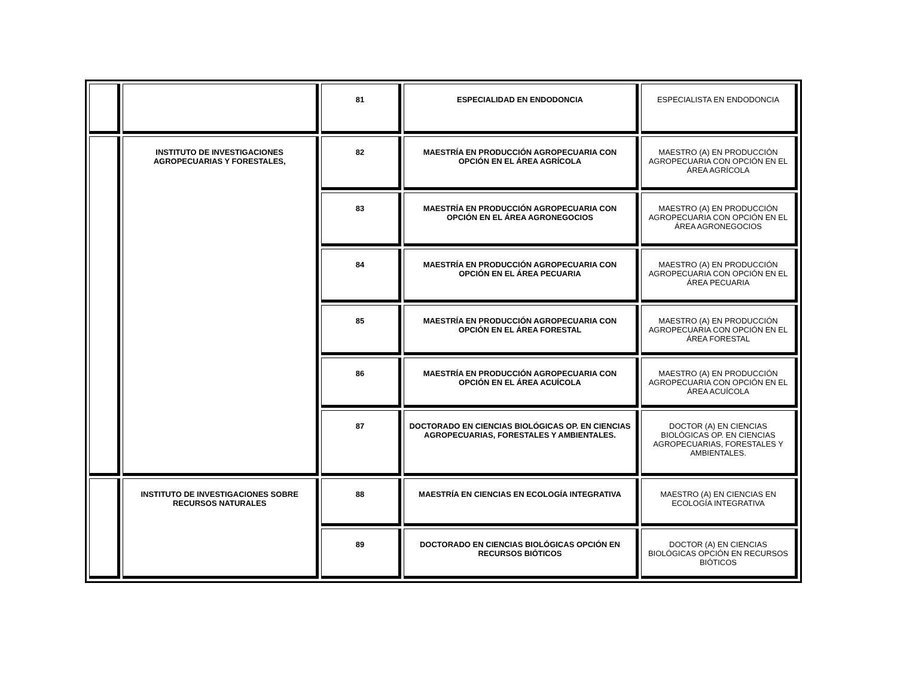| | | 81 | ESPECIALIDAD EN ENDODONCIA | ESPECIALISTA EN ENDODONCIA |
| | INSTITUTO DE INVESTIGACIONES AGROPECUARIAS Y FORESTALES, | 82 | MAESTRÍA EN PRODUCCIÓN AGROPECUARIA CON OPCIÓN EN EL ÁREA AGRÍCOLA | MAESTRO (A) EN PRODUCCIÓN AGROPECUARIA CON OPCIÓN EN EL ÁREA AGRÍCOLA |
| | | 83 | MAESTRÍA EN PRODUCCIÓN AGROPECUARIA CON OPCIÓN EN EL ÁREA AGRONEGOCIOS | MAESTRO (A) EN PRODUCCIÓN AGROPECUARIA CON OPCIÓN EN EL ÁREA AGRONEGOCIOS |
| | | 84 | MAESTRÍA EN PRODUCCIÓN AGROPECUARIA CON OPCIÓN EN EL ÁREA PECUARIA | MAESTRO (A) EN PRODUCCIÓN AGROPECUARIA CON OPCIÓN EN EL ÁREA PECUARIA |
| | | 85 | MAESTRÍA EN PRODUCCIÓN AGROPECUARIA CON OPCIÓN EN EL ÁREA FORESTAL | MAESTRO (A) EN PRODUCCIÓN AGROPECUARIA CON OPCIÓN EN EL ÁREA FORESTAL |
| | | 86 | MAESTRÍA EN PRODUCCIÓN AGROPECUARIA CON OPCIÓN EN EL ÁREA ACUÍCOLA | MAESTRO (A) EN PRODUCCIÓN AGROPECUARIA CON OPCIÓN EN EL ÁREA ACUÍCOLA |
| | | 87 | DOCTORADO EN CIENCIAS BIOLÓGICAS OP. EN CIENCIAS AGROPECUARIAS, FORESTALES Y AMBIENTALES. | DOCTOR (A) EN CIENCIAS BIOLÓGICAS OP. EN CIENCIAS AGROPECUARIAS, FORESTALES Y AMBIENTALES. |
| | INSTITUTO DE INVESTIGACIONES SOBRE RECURSOS NATURALES | 88 | MAESTRÍA EN CIENCIAS EN ECOLOGÍA INTEGRATIVA | MAESTRO (A) EN CIENCIAS EN ECOLOGÍA INTEGRATIVA |
| | | 89 | DOCTORADO EN CIENCIAS BIOLÓGICAS OPCIÓN EN RECURSOS BIÓTICOS | DOCTOR (A) EN CIENCIAS BIOLÓGICAS OPCIÓN EN RECURSOS BIÓTICOS |